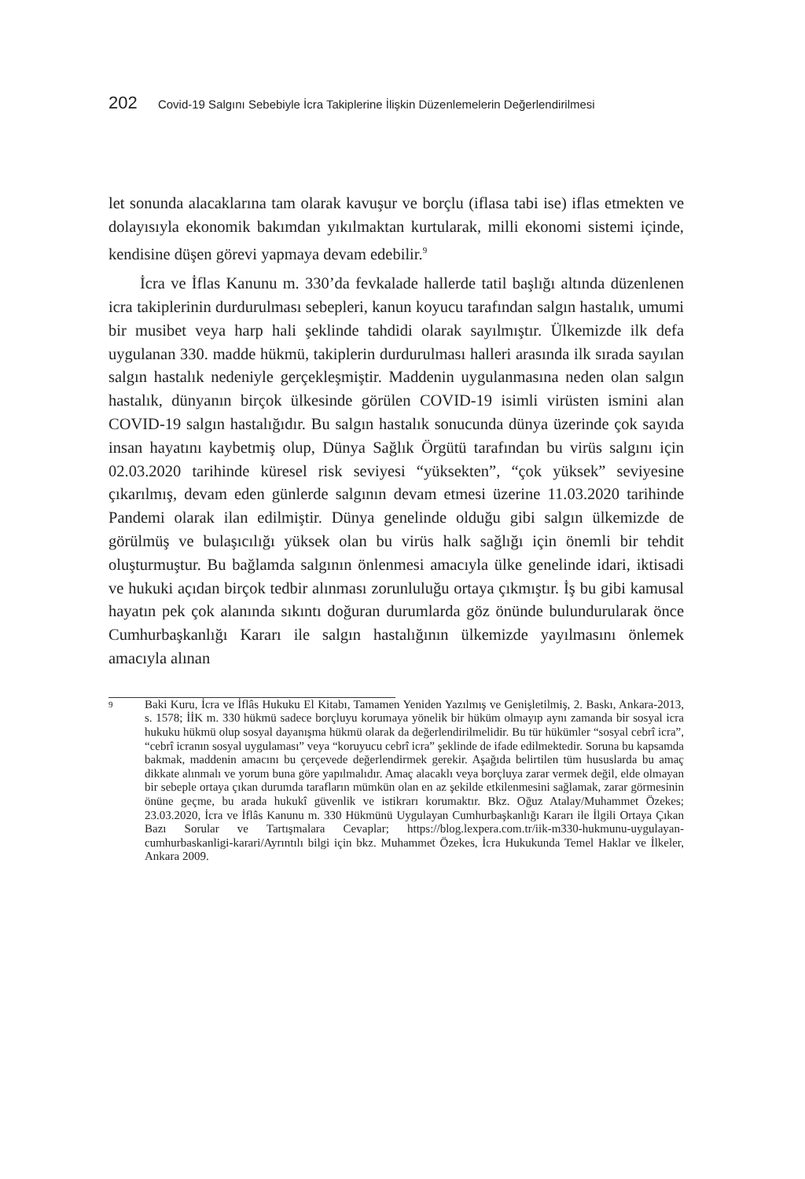202 Covid-19 Salgını Sebebiyle İcra Takiplerine İlişkin Düzenlemelerin Değerlendirilmesi
let sonunda alacaklarına tam olarak kavuşur ve borçlu (iflasa tabi ise) iflas etmekten ve dolayısıyla ekonomik bakımdan yıkılmaktan kurtularak, milli ekonomi sistemi içinde, kendisine düşen görevi yapmaya devam edebilir.<sup>9</sup>
İcra ve İflas Kanunu m. 330’da fevkalade hallerde tatil başlığı altında düzenlenen icra takiplerinin durdurulması sebepleri, kanun koyucu tarafından salgın hastalık, umumi bir musibet veya harp hali şeklinde tahdidi olarak sayılmıştır. Ülkemizde ilk defa uygulanan 330. madde hükmü, takiplerin durdurulması halleri arasında ilk sırada sayılan salgın hastalık nedeniyle gerçekleşmiştir. Maddenin uygulanmasına neden olan salgın hastalık, dünyanın birçok ülkesinde görülen COVID-19 isimli virüsten ismini alan COVID-19 salgın hastalığıdır. Bu salgın hastalık sonucunda dünya üzerinde çok sayıda insan hayatını kaybetmiş olup, Dünya Sağlık Örgütü tarafından bu virüs salgını için 02.03.2020 tarihinde küresel risk seviyesi “yüksekten”, “çok yüksek” seviyesine çıkarılmış, devam eden günlerde salgının devam etmesi üzerine 11.03.2020 tarihinde Pandemi olarak ilan edilmiştir. Dünya genelinde olduğu gibi salgın ülkemizde de görülmüş ve bulaşıcılığı yüksek olan bu virüs halk sağlığı için önemli bir tehdit oluşturmuştur. Bu bağlamda salgının önlenmesi amacıyla ülke genelinde idari, iktisadi ve hukuki açıdan birçok tedbir alınması zorunluluğu ortaya çıkmıştır. İş bu gibi kamusal hayatın pek çok alanında sıkıntı doğuran durumlarda göz önünde bulundurularak önce Cumhurbaşkanlığı Kararı ile salgın hastalığının ülkemizde yayılmasını önlemek amacıyla alınan
9 Baki Kuru, İcra ve İflâs Hukuku El Kitabı, Tamamen Yeniden Yazılmış ve Genişletilmiş, 2. Baskı, Ankara-2013, s. 1578; İİK m. 330 hükmü sadece borçluyu korumaya yönelik bir hüküm olmayıp aynı zamanda bir sosyal icra hukuku hükmü olup sosyal dayanışma hükmü olarak da değerlendirilmelidir. Bu tür hükümler “sosyal cebrî icra”, “cebrî icranın sosyal uygulaması” veya “koruyucu cebrî icra” şeklinde de ifade edilmektedir. Soruna bu kapsamda bakmak, maddenin amacını bu çerçevede değerlendirmek gerekir. Aşağıda belirtilen tüm hususlarda bu amaç dikkate alınmalı ve yorum buna göre yapılmalıdır. Amaç alacaklı veya borçluya zarar vermek değil, elde olmayan bir sebeple ortaya çıkan durumda tarafların mümkün olan en az şekilde etkilenmesini sağlamak, zarar görmesinin önüne geçme, bu arada hukukî güvenlik ve istikrarı korumaktır. Bkz. Oğuz Atalay/Muhammet Özekes; 23.03.2020, İcra ve İflâs Kanunu m. 330 Hükmünü Uygulayan Cumhurbaşkanlığı Kararı ile İlgili Ortaya Çıkan Bazı Sorular ve Tartışmalara Cevaplar; https://blog.lexpera.com.tr/iik-m330-hukmunu-uygulayan-cumhurbaskanligi-karari/Ayrıntılı bilgi için bkz. Muhammet Özekes, İcra Hukukunda Temel Haklar ve İlkeler, Ankara 2009.